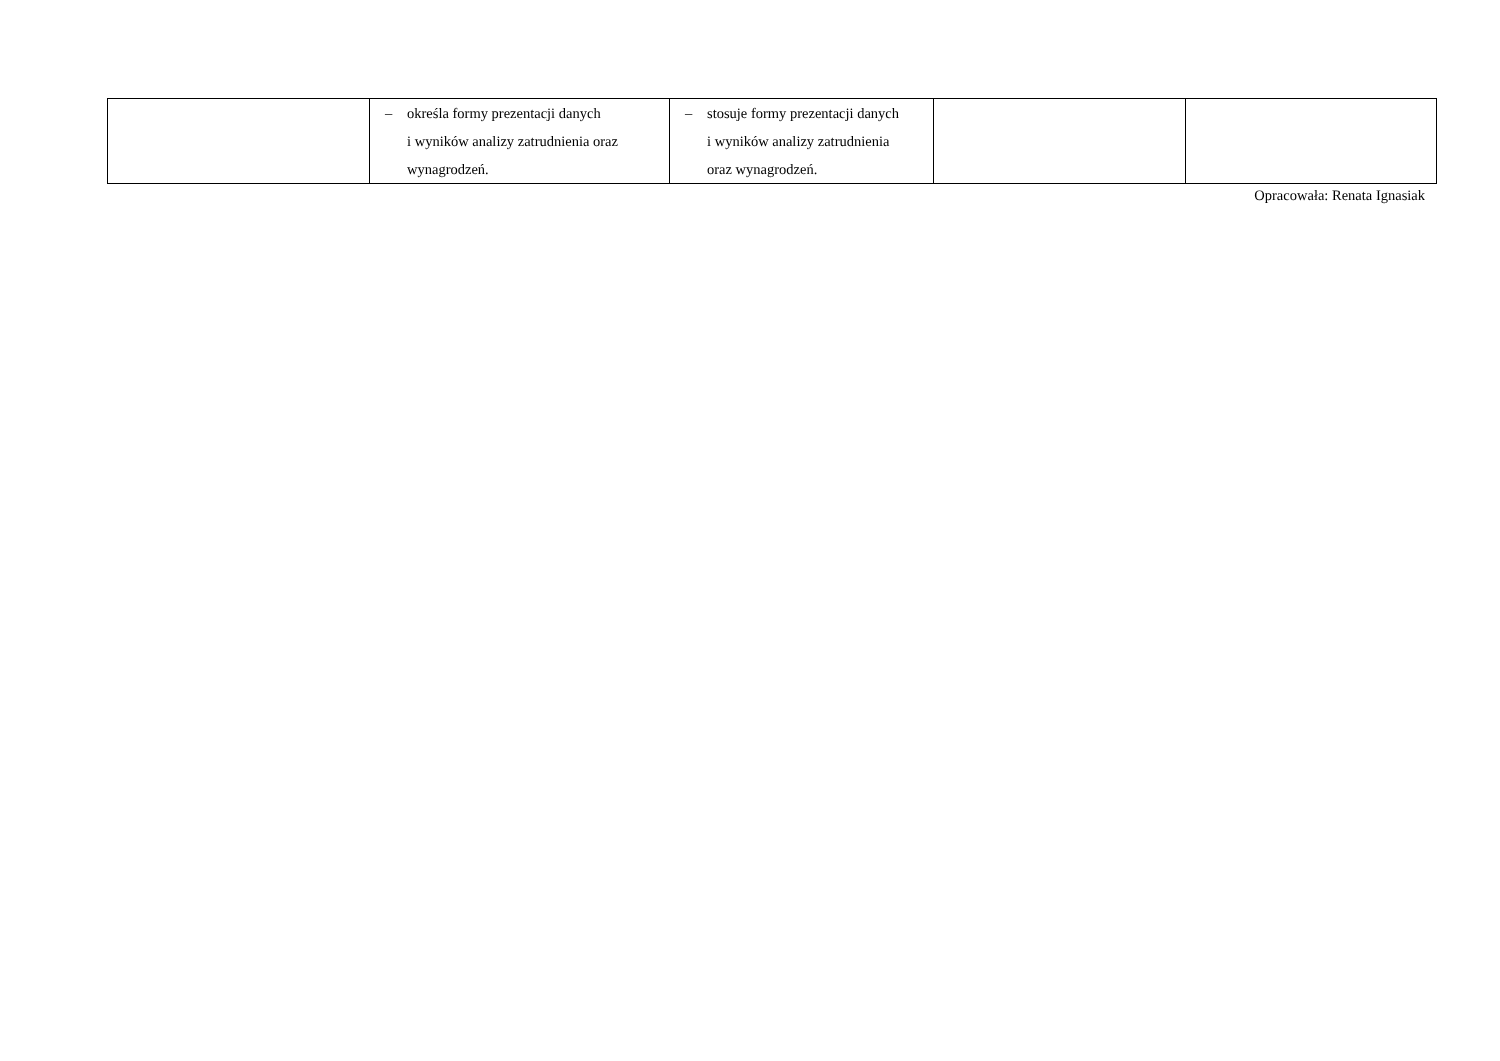| | – określa formy prezentacji danych i wyników analizy zatrudnienia oraz wynagrodzeń. | – stosuje formy prezentacji danych i wyników analizy zatrudnienia oraz wynagrodzeń. | | |
Opracowała: Renata Ignasiak